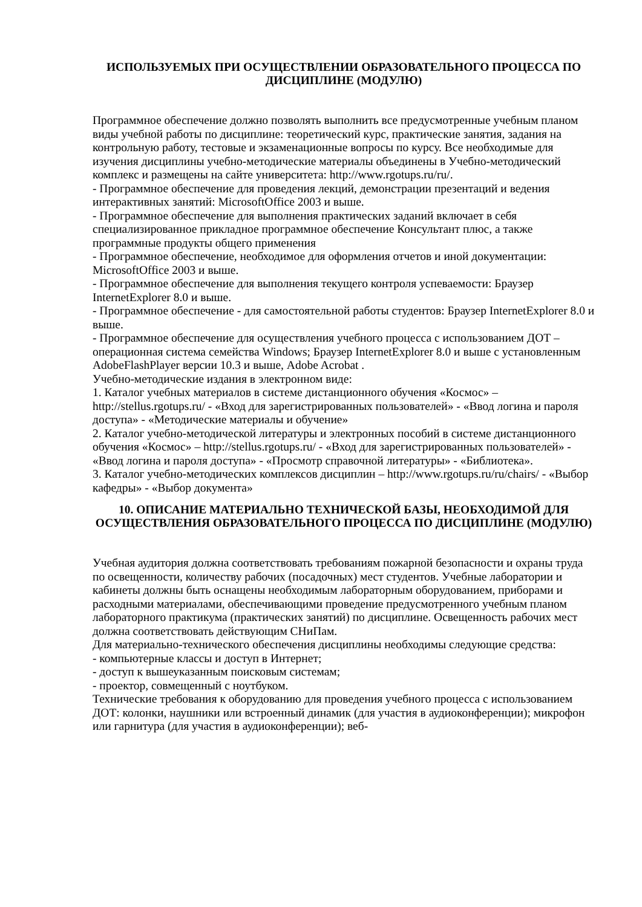ИСПОЛЬЗУЕМЫХ ПРИ ОСУЩЕСТВЛЕНИИ ОБРАЗОВАТЕЛЬНОГО ПРОЦЕССА ПО ДИСЦИПЛИНЕ (МОДУЛЮ)
Программное обеспечение должно позволять выполнить все предусмотренные учебным планом виды учебной работы по дисциплине: теоретический курс, практические занятия, задания на контрольную работу, тестовые и экзаменационные вопросы по курсу. Все необходимые для изучения дисциплины учебно-методические материалы объединены в Учебно-методический комплекс и размещены на сайте университета: http://www.rgotups.ru/ru/.
- Программное обеспечение для проведения лекций, демонстрации презентаций и ведения интерактивных занятий: MicrosoftOffice 2003 и выше.
- Программное обеспечение для выполнения практических заданий включает в себя специализированное прикладное программное обеспечение Консультант плюс, а также программные продукты общего применения
- Программное обеспечение, необходимое для оформления отчетов и иной документации: MicrosoftOffice 2003 и выше.
- Программное обеспечение для выполнения текущего контроля успеваемости: Браузер InternetExplorer 8.0 и выше.
- Программное обеспечение - для самостоятельной работы студентов: Браузер InternetExplorer 8.0 и выше.
- Программное обеспечение для осуществления учебного процесса с использованием ДОТ – операционная система семейства Windows; Браузер InternetExplorer 8.0 и выше с установленным AdobeFlashPlayer версии 10.3 и выше, Adobe Acrobat .
Учебно-методические издания в электронном виде:
1. Каталог учебных материалов в системе дистанционного обучения «Космос» – http://stellus.rgotups.ru/ - «Вход для зарегистрированных пользователей» - «Ввод логина и пароля доступа» - «Методические материалы и обучение»
2. Каталог учебно-методической литературы и электронных пособий в системе дистанционного обучения «Космос» – http://stellus.rgotups.ru/ - «Вход для зарегистрированных пользователей» - «Ввод логина и пароля доступа» - «Просмотр справочной литературы» - «Библиотека».
3. Каталог учебно-методических комплексов дисциплин – http://www.rgotups.ru/ru/chairs/ - «Выбор кафедры» - «Выбор документа»
10. ОПИСАНИЕ МАТЕРИАЛЬНО ТЕХНИЧЕСКОЙ БАЗЫ, НЕОБХОДИМОЙ ДЛЯ ОСУЩЕСТВЛЕНИЯ ОБРАЗОВАТЕЛЬНОГО ПРОЦЕССА ПО ДИСЦИПЛИНЕ (МОДУЛЮ)
Учебная аудитория должна соответствовать требованиям пожарной безопасности и охраны труда по освещенности, количеству рабочих (посадочных) мест студентов. Учебные лаборатории и кабинеты должны быть оснащены необходимым лабораторным оборудованием, приборами и расходными материалами, обеспечивающими проведение предусмотренного учебным планом лабораторного практикума (практических занятий) по дисциплине. Освещенность рабочих мест должна соответствовать действующим СНиПам.
Для материально-технического обеспечения дисциплины необходимы следующие средства:
- компьютерные классы и доступ в Интернет;
- доступ к вышеуказанным поисковым системам;
- проектор, совмещенный с ноутбуком.
Технические требования к оборудованию для проведения учебного процесса с использованием ДОТ: колонки, наушники или встроенный динамик (для участия в аудиоконференции); микрофон или гарнитура (для участия в аудиоконференции); веб-